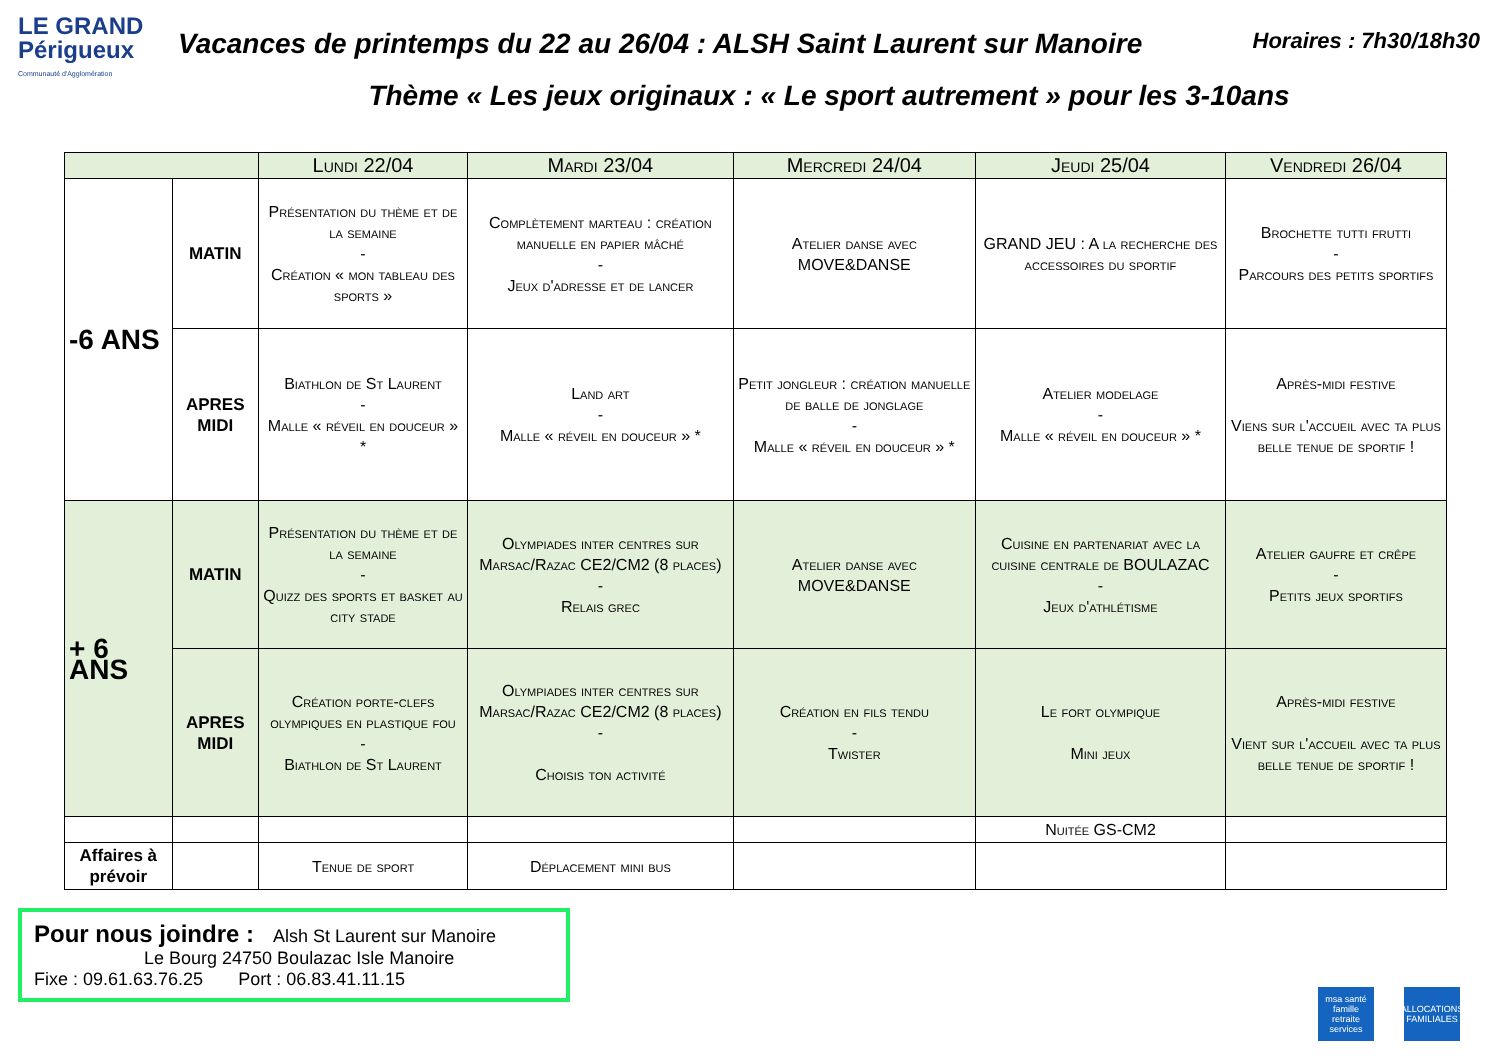LE GRAND Périgueux
Communauté d'Agglomération
Vacances de printemps du 22 au 26/04 : ALSH Saint Laurent sur Manoire Horaires : 7h30/18h30
Thème « Les jeux originaux : « Le sport autrement » pour les 3-10ans
| | | Lundi 22/04 | Mardi 23/04 | Mercredi 24/04 | Jeudi 25/04 | Vendredi 26/04 |
| --- | --- | --- | --- | --- | --- | --- |
| -6 ANS | MATIN | Présentation du thème et de la semaine - Création « mon tableau des sports » | Complètement marteau : création manuelle en papier mâché - Jeux d'adresse et de lancer | Atelier danse avec MOVE&DANSE | GRAND JEU : A la recherche des accessoires du sportif | Brochette tutti frutti - Parcours des petits sportifs |
| | APRES MIDI | Biathlon de St Laurent - Malle « réveil en douceur » * | Land art - Malle « réveil en douceur » * | Petit jongleur : création manuelle de balle de jonglage - Malle « réveil en douceur » * | Atelier modelage - Malle « réveil en douceur » * | Après-midi festive Viens sur l'accueil avec ta plus belle tenue de sportif ! |
| + 6 ANS | MATIN | Présentation du thème et de la semaine - Quizz des sports et basket au city stade | Olympiades inter centres sur Marsac/Razac CE2/CM2 (8 places) - Relais grec | Atelier danse avec MOVE&DANSE | Cuisine en partenariat avec la cuisine centrale de BOULAZAC - Jeux d'athlétisme | Atelier gaufre et crêpe - Petits jeux sportifs |
| | APRES MIDI | Création porte-clefs olympiques en plastique fou - Biathlon de St Laurent | Olympiades inter centres sur Marsac/Razac CE2/CM2 (8 places) - Choisis ton activité | Création en fils tendu - Twister | Le fort olympique Mini jeux | Après-midi festive Vient sur l'accueil avec ta plus belle tenue de sportif ! |
| | | | | | Nuitée GS-CM2 | |
| Affaires à prévoir | | Tenue de sport | Déplacement mini bus | | | |
Pour nous joindre : Alsh St Laurent sur Manoire
Le Bourg 24750 Boulazac Isle Manoire
Fixe : 09.61.63.76.25 Port : 06.83.41.11.15
msa santé famille retraite services
ALLOCATIONS FAMILIALES